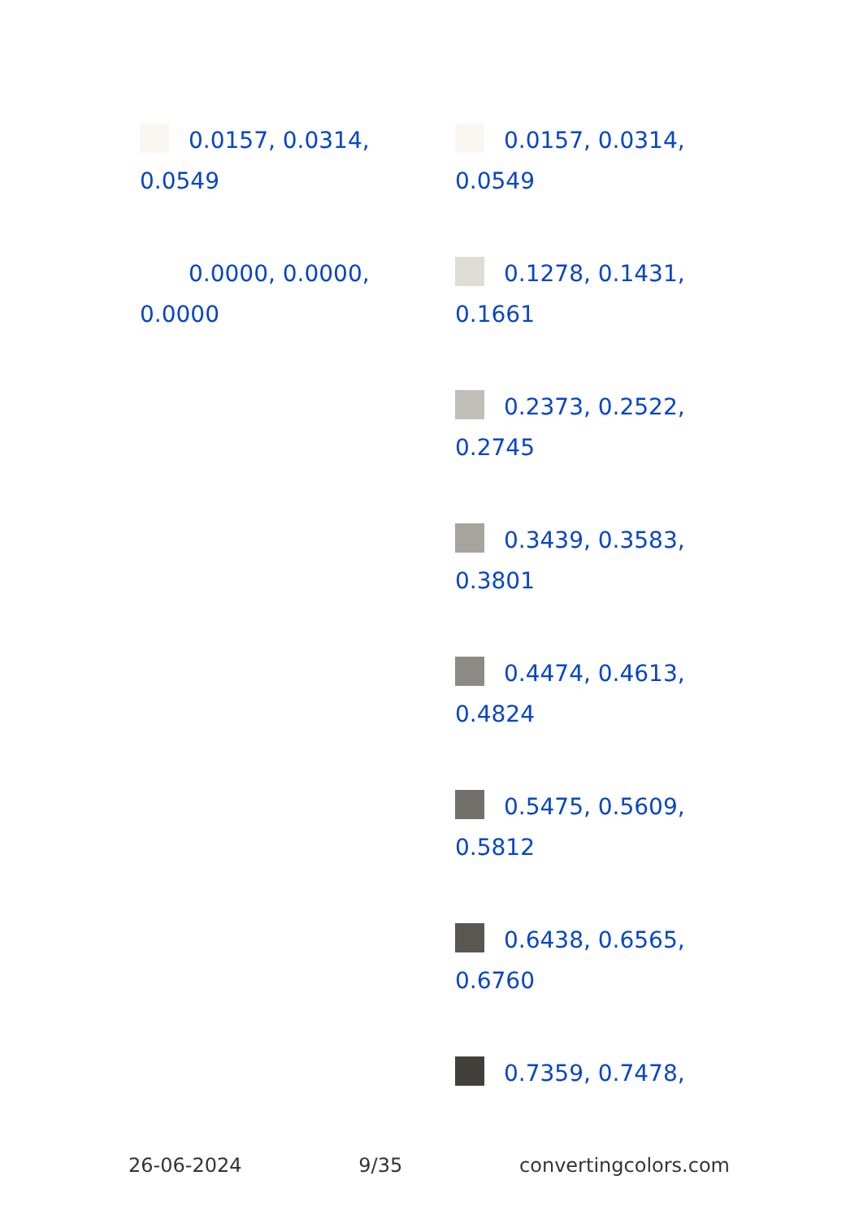0.0157, 0.0314, 0.0549
0.0000, 0.0000, 0.0000
0.0157, 0.0314, 0.0549
0.1278, 0.1431, 0.1661
0.2373, 0.2522, 0.2745
0.3439, 0.3583, 0.3801
0.4474, 0.4613, 0.4824
0.5475, 0.5609, 0.5812
0.6438, 0.6565, 0.6760
0.7359, 0.7478,
26-06-2024 9/35 convertingcolors.com